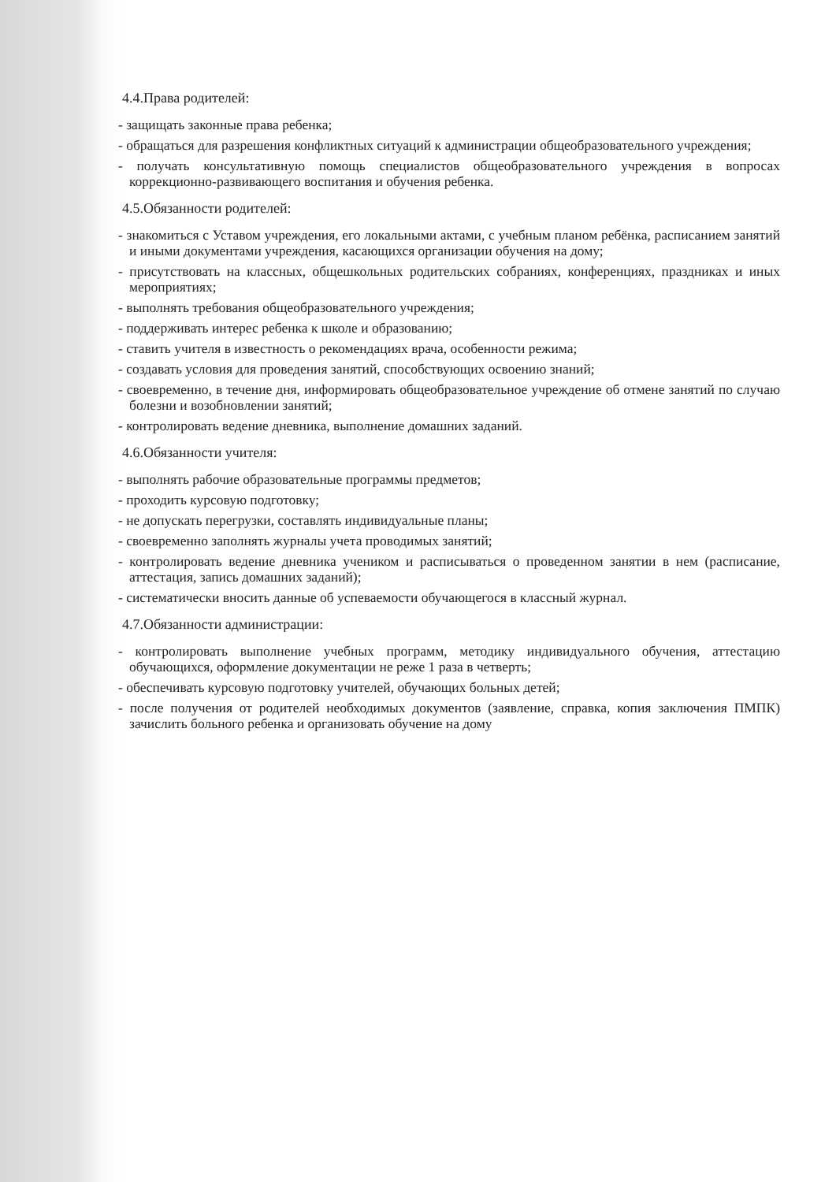4.4.Права родителей:
- защищать законные права ребенка;
- обращаться для разрешения конфликтных ситуаций к администрации общеобразовательного учреждения;
- получать консультативную помощь специалистов общеобразовательного учреждения в вопросах коррекционно-развивающего воспитания и обучения ребенка.
4.5.Обязанности родителей:
- знакомиться с Уставом учреждения, его локальными актами, с учебным планом ребёнка, расписанием занятий и иными документами учреждения, касающихся организации обучения на дому;
- присутствовать на классных, общешкольных родительских собраниях, конференциях, праздниках и иных мероприятиях;
- выполнять требования общеобразовательного учреждения;
- поддерживать интерес ребенка к школе и образованию;
- ставить учителя в известность о рекомендациях врача, особенности режима;
- создавать условия для проведения занятий, способствующих освоению знаний;
- своевременно, в течение дня, информировать общеобразовательное учреждение об отмене занятий по случаю болезни и возобновлении занятий;
- контролировать ведение дневника, выполнение домашних заданий.
4.6.Обязанности учителя:
- выполнять рабочие образовательные программы предметов;
- проходить курсовую подготовку;
- не допускать перегрузки, составлять индивидуальные планы;
- своевременно заполнять журналы учета проводимых занятий;
- контролировать ведение дневника учеником и расписываться о проведенном занятии в нем (расписание, аттестация, запись домашних заданий);
- систематически вносить данные об успеваемости обучающегося в классный журнал.
4.7.Обязанности администрации:
- контролировать выполнение учебных программ, методику индивидуального обучения, аттестацию обучающихся, оформление документации не реже 1 раза в четверть;
- обеспечивать курсовую подготовку учителей, обучающих больных детей;
- после получения от родителей необходимых документов (заявление, справка, копия заключения ПМПК) зачислить больного ребенка и организовать обучение на дому